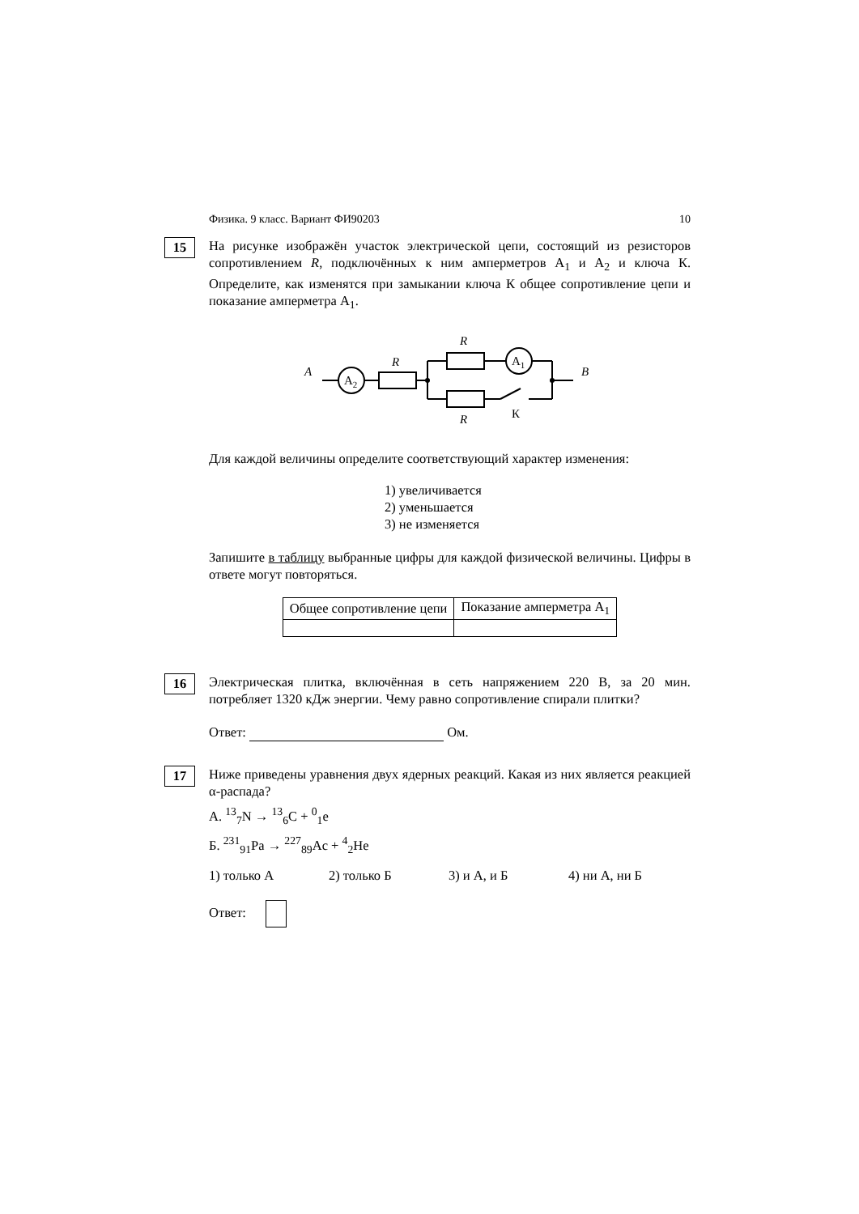Физика. 9 класс. Вариант ФИ90203 10
15
На рисунке изображён участок электрической цепи, состоящий из резисторов сопротивлением R, подключённых к ним амперметров А<sub>1</sub> и А<sub>2</sub> и ключа К. Определите, как изменятся при замыкании ключа К общее сопротивление цепи и показание амперметра А<sub>1</sub>.
A
A2
R
R
A1
B
R
К
Для каждой величины определите соответствующий характер изменения:
1) увеличивается
2) уменьшается
3) не изменяется
Запишите в таблицу выбранные цифры для каждой физической величины. Цифры в ответе могут повторяться.
| Общее сопротивление цепи | Показание амперметра А<sub>1</sub> |
16
Электрическая плитка, включённая в сеть напряжением 220 В, за 20 мин. потребляет 1320 кДж энергии. Чему равно сопротивление спирали плитки?
Ответ: Ом.
17
Ниже приведены уравнения двух ядерных реакций. Какая из них является реакцией α-распада?
А. <sup>13</sup><sub>7</sub>N → <sup>13</sup><sub>6</sub>C + <sup>0</sup><sub>1</sub>e
Б. <sup>231</sup><sub>91</sub>Pa → <sup>227</sup><sub>89</sub>Ac + <sup>4</sup><sub>2</sub>He
1) только А 2) только Б 3) и А, и Б 4) ни А, ни Б
Ответ: